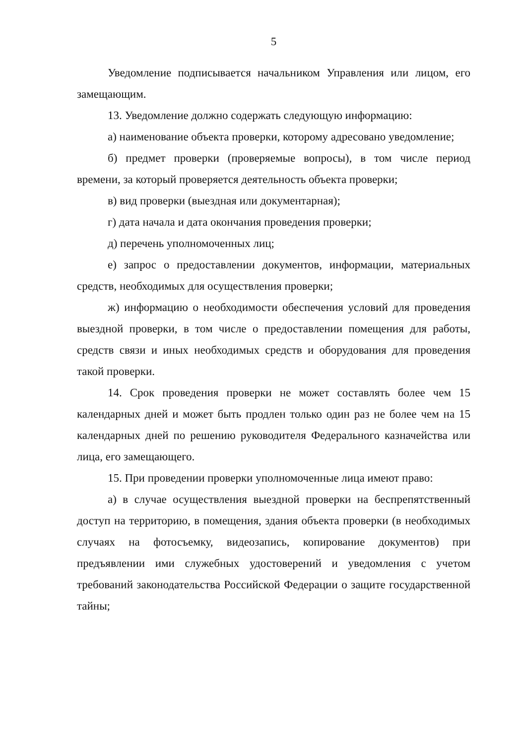5
Уведомление подписывается начальником Управления или лицом, его замещающим.
13. Уведомление должно содержать следующую информацию:
а) наименование объекта проверки, которому адресовано уведомление;
б) предмет проверки (проверяемые вопросы), в том числе период времени, за который проверяется деятельность объекта проверки;
в) вид проверки (выездная или документарная);
г) дата начала и дата окончания проведения проверки;
д) перечень уполномоченных лиц;
е) запрос о предоставлении документов, информации, материальных средств, необходимых для осуществления проверки;
ж) информацию о необходимости обеспечения условий для проведения выездной проверки, в том числе о предоставлении помещения для работы, средств связи и иных необходимых средств и оборудования для проведения такой проверки.
14. Срок проведения проверки не может составлять более чем 15 календарных дней и может быть продлен только один раз не более чем на 15 календарных дней по решению руководителя Федерального казначейства или лица, его замещающего.
15. При проведении проверки уполномоченные лица имеют право:
а) в случае осуществления выездной проверки на беспрепятственный доступ на территорию, в помещения, здания объекта проверки (в необходимых случаях на фотосъемку, видеозапись, копирование документов) при предъявлении ими служебных удостоверений и уведомления с учетом требований законодательства Российской Федерации о защите государственной тайны;